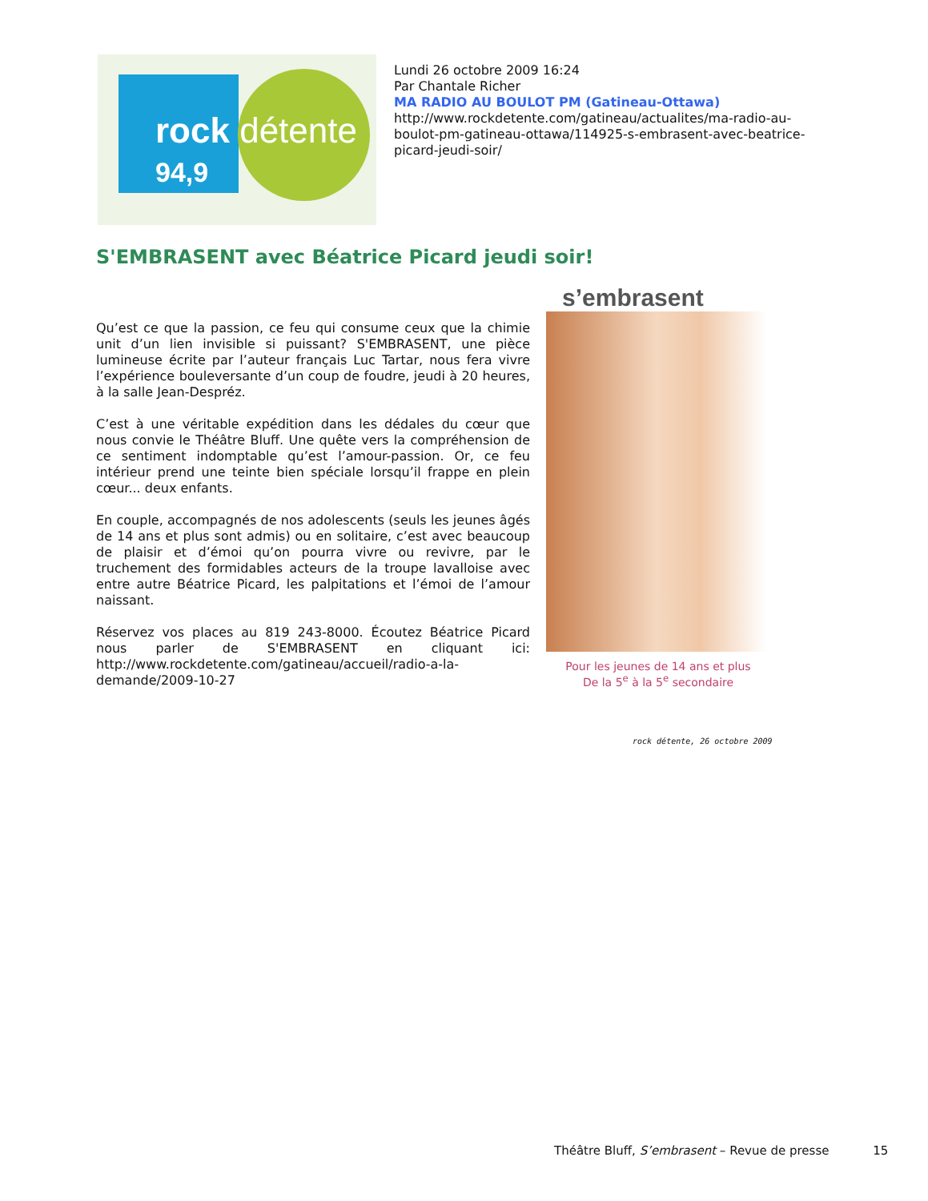rock détente
94,9
Lundi 26 octobre 2009 16:24
Par Chantale Richer
MA RADIO AU BOULOT PM (Gatineau-Ottawa)
http://www.rockdetente.com/gatineau/actualites/ma-radio-au-boulot-pm-gatineau-ottawa/114925-s-embrasent-avec-beatrice-picard-jeudi-soir/
S'EMBRASENT avec Béatrice Picard jeudi soir!
Qu’est ce que la passion, ce feu qui consume ceux que la chimie unit d’un lien invisible si puissant? S'EMBRASENT, une pièce lumineuse écrite par l’auteur français Luc Tartar, nous fera vivre l’expérience bouleversante d’un coup de foudre, jeudi à 20 heures, à la salle Jean-Despréz.
C’est à une véritable expédition dans les dédales du cœur que nous convie le Théâtre Bluff. Une quête vers la compréhension de ce sentiment indomptable qu’est l’amour-passion. Or, ce feu intérieur prend une teinte bien spéciale lorsqu’il frappe en plein cœur... deux enfants.
En couple, accompagnés de nos adolescents (seuls les jeunes âgés de 14 ans et plus sont admis) ou en solitaire, c’est avec beaucoup de plaisir et d’émoi qu’on pourra vivre ou revivre, par le truchement des formidables acteurs de la troupe lavalloise avec entre autre Béatrice Picard, les palpitations et l’émoi de l’amour naissant.
Réservez vos places au 819 243-8000. Écoutez Béatrice Picard nous parler de S'EMBRASENT en cliquant ici: http://www.rockdetente.com/gatineau/accueil/radio-a-la-demande/2009-10-27
s’embrasent
Pour les jeunes de 14 ans et plus
De la 5<sup>e</sup> à la 5<sup>e</sup> secondaire
rock détente, 26 octobre 2009
Théâtre Bluff, S’embrasent – Revue de presse 15